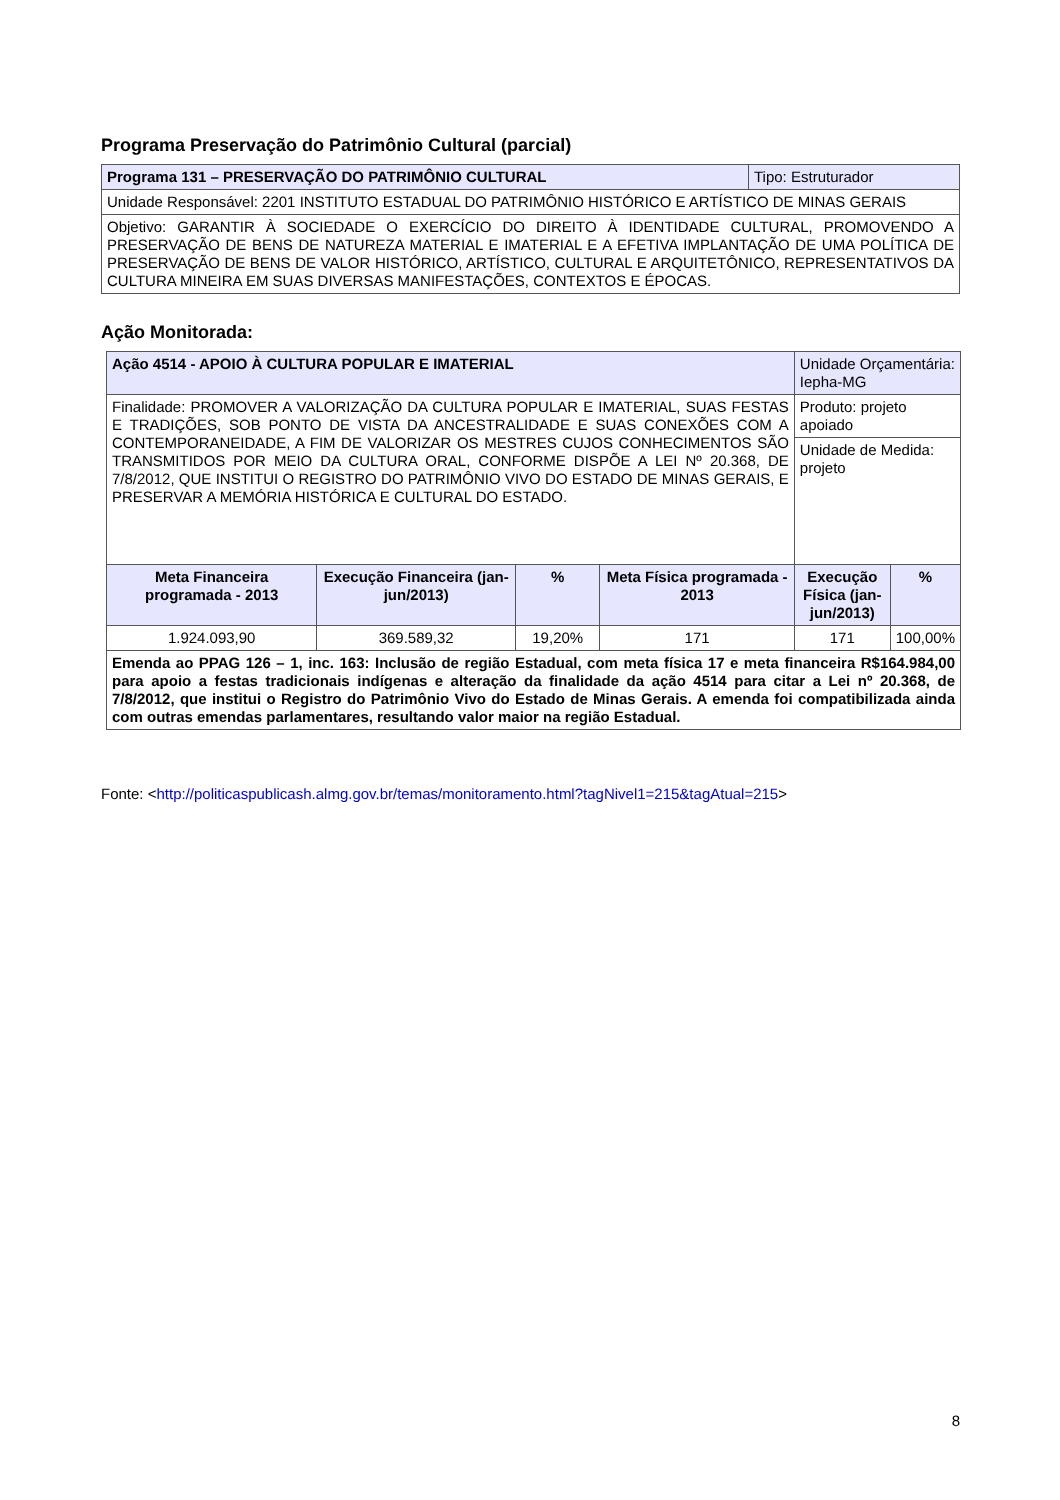Programa Preservação do Patrimônio Cultural (parcial)
| Programa 131 – PRESERVAÇÃO DO PATRIMÔNIO CULTURAL | Tipo: Estruturador |
| Unidade Responsável: 2201 INSTITUTO ESTADUAL DO PATRIMÔNIO HISTÓRICO E ARTÍSTICO DE MINAS GERAIS | |
| Objetivo: GARANTIR À SOCIEDADE O EXERCÍCIO DO DIREITO À IDENTIDADE CULTURAL, PROMOVENDO A PRESERVAÇÃO DE BENS DE NATUREZA MATERIAL E IMATERIAL E A EFETIVA IMPLANTAÇÃO DE UMA POLÍTICA DE PRESERVAÇÃO DE BENS DE VALOR HISTÓRICO, ARTÍSTICO, CULTURAL E ARQUITETÔNICO, REPRESENTATIVOS DA CULTURA MINEIRA EM SUAS DIVERSAS MANIFESTAÇÕES, CONTEXTOS E ÉPOCAS. | |
Ação Monitorada:
| Ação 4514 - APOIO À CULTURA POPULAR E IMATERIAL | | | | Unidade Orçamentária: Iepha-MG | |
| Finalidade: PROMOVER A VALORIZAÇÃO DA CULTURA POPULAR E IMATERIAL, SUAS FESTAS E TRADIÇÕES, SOB PONTO DE VISTA DA ANCESTRALIDADE E SUAS CONEXÕES COM A CONTEMPORANEIDADE, A FIM DE VALORIZAR OS MESTRES CUJOS CONHECIMENTOS SÃO TRANSMITIDOS POR MEIO DA CULTURA ORAL, CONFORME DISPÕE A LEI Nº 20.368, DE 7/8/2012, QUE INSTITUI O REGISTRO DO PATRIMÔNIO VIVO DO ESTADO DE MINAS GERAIS, E PRESERVAR A MEMÓRIA HISTÓRICA E CULTURAL DO ESTADO. | | | | Produto: projeto apoiado | |
| | | | | Unidade de Medida: projeto | |
| Meta Financeira programada - 2013 | Execução Financeira (jan-jun/2013) | % | Meta Física programada - 2013 | Execução Física (jan-jun/2013) | % |
| 1.924.093,90 | 369.589,32 | 19,20% | 171 | 171 | 100,00% |
| Emenda ao PPAG 126 – 1, inc. 163: Inclusão de região Estadual, com meta física 17 e meta financeira R$164.984,00 para apoio a festas tradicionais indígenas e alteração da finalidade da ação 4514 para citar a Lei nº 20.368, de 7/8/2012, que institui o Registro do Patrimônio Vivo do Estado de Minas Gerais. A emenda foi compatibilizada ainda com outras emendas parlamentares, resultando valor maior na região Estadual. | | | | | |
Fonte: <http://politicaspublicash.almg.gov.br/temas/monitoramento.html?tagNivel1=215&tagAtual=215>
8